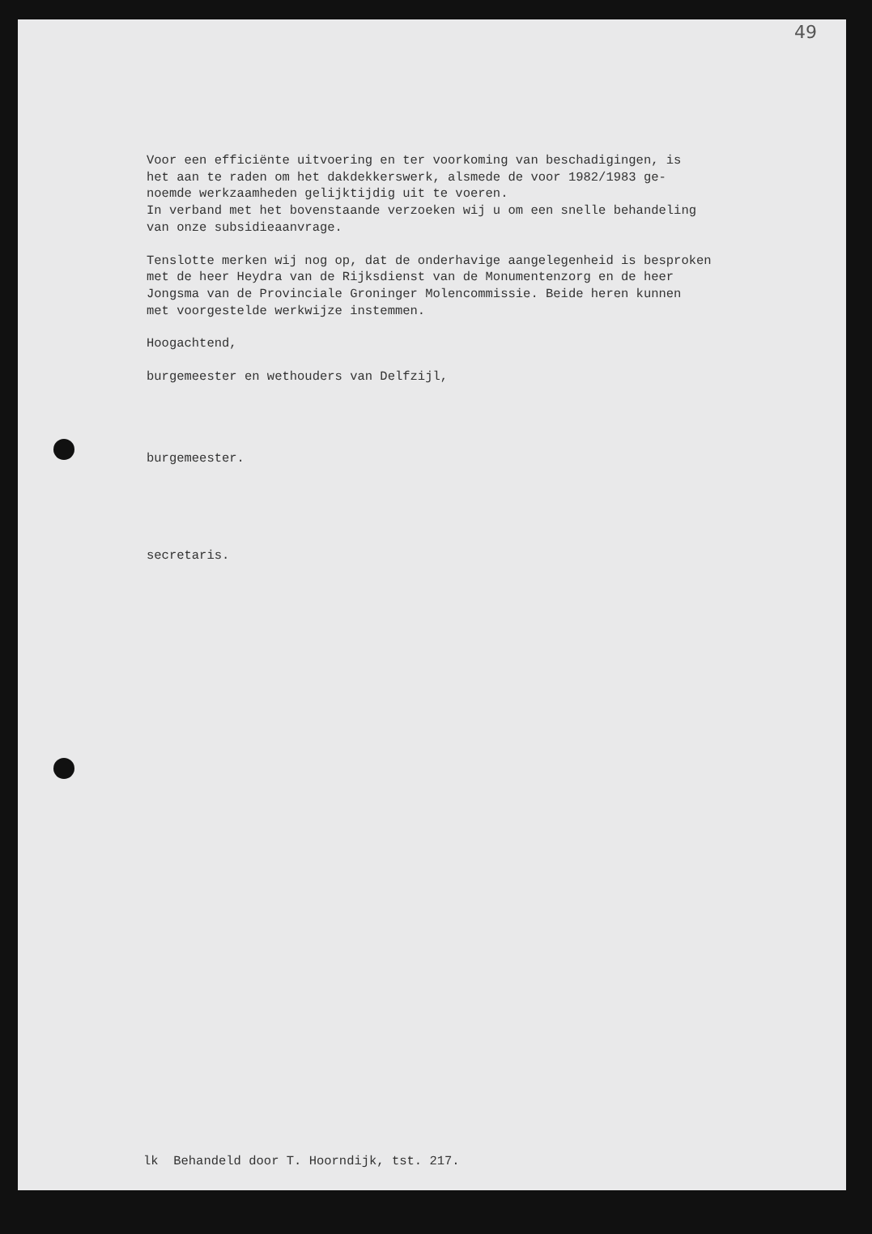49
Voor een efficiënte uitvoering en ter voorkoming van beschadigingen, is
het aan te raden om het dakdekkerswerk, alsmede de voor 1982/1983 ge-
noemde werkzaamheden gelijktijdig uit te voeren.
In verband met het bovenstaande verzoeken wij u om een snelle behandeling
van onze subsidieaanvrage.
Tenslotte merken wij nog op, dat de onderhavige aangelegenheid is besproken
met de heer Heydra van de Rijksdienst van de Monumentenzorg en de heer
Jongsma van de Provinciale Groninger Molencommissie. Beide heren kunnen
met voorgestelde werkwijze instemmen.
Hoogachtend,
burgemeester en wethouders van Delfzijl,
burgemeester.
secretaris.
lk Behandeld door T. Hoorndijk, tst. 217.